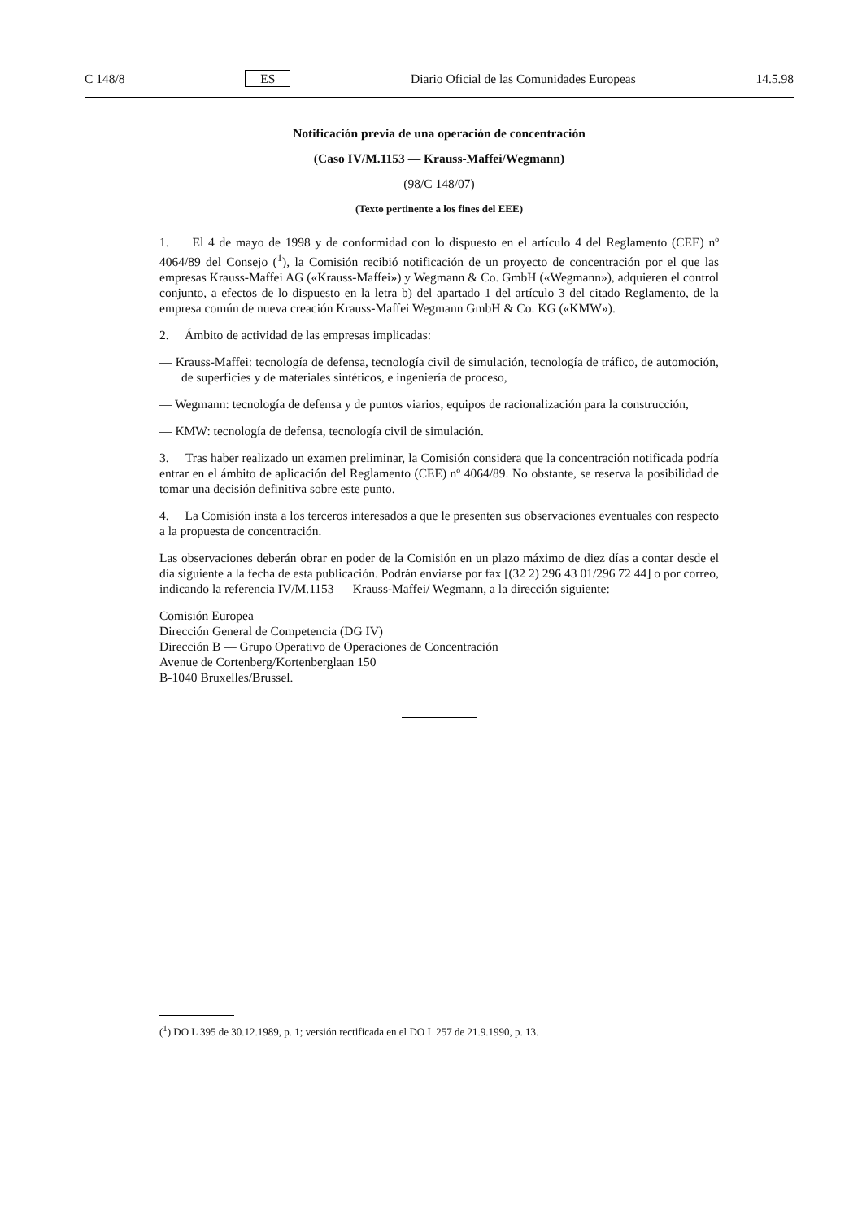C 148/8 ES Diario Oficial de las Comunidades Europeas 14.5.98
Notificación previa de una operación de concentración
(Caso IV/M.1153 — Krauss-Maffei/Wegmann)
(98/C 148/07)
(Texto pertinente a los fines del EEE)
1. El 4 de mayo de 1998 y de conformidad con lo dispuesto en el artículo 4 del Reglamento (CEE) nº 4064/89 del Consejo (<sup>1</sup>), la Comisión recibió notificación de un proyecto de concentración por el que las empresas Krauss-Maffei AG («Krauss-Maffei») y Wegmann & Co. GmbH («Wegmann»), adquieren el control conjunto, a efectos de lo dispuesto en la letra b) del apartado 1 del artículo 3 del citado Reglamento, de la empresa común de nueva creación Krauss-Maffei Wegmann GmbH & Co. KG («KMW»).
2. Ámbito de actividad de las empresas implicadas:
— Krauss-Maffei: tecnología de defensa, tecnología civil de simulación, tecnología de tráfico, de automoción, de superficies y de materiales sintéticos, e ingeniería de proceso,
— Wegmann: tecnología de defensa y de puntos viarios, equipos de racionalización para la construcción,
— KMW: tecnología de defensa, tecnología civil de simulación.
3. Tras haber realizado un examen preliminar, la Comisión considera que la concentración notificada podría entrar en el ámbito de aplicación del Reglamento (CEE) nº 4064/89. No obstante, se reserva la posibilidad de tomar una decisión definitiva sobre este punto.
4. La Comisión insta a los terceros interesados a que le presenten sus observaciones eventuales con respecto a la propuesta de concentración.
Las observaciones deberán obrar en poder de la Comisión en un plazo máximo de diez días a contar desde el día siguiente a la fecha de esta publicación. Podrán enviarse por fax [(32 2) 296 43 01/296 72 44] o por correo, indicando la referencia IV/M.1153 — Krauss-Maffei/ Wegmann, a la dirección siguiente:
Comisión Europea
Dirección General de Competencia (DG IV)
Dirección B — Grupo Operativo de Operaciones de Concentración
Avenue de Cortenberg/Kortenberglaan 150
B-1040 Bruxelles/Brussel.
(<sup>1</sup>) DO L 395 de 30.12.1989, p. 1; versión rectificada en el DO L 257 de 21.9.1990, p. 13.